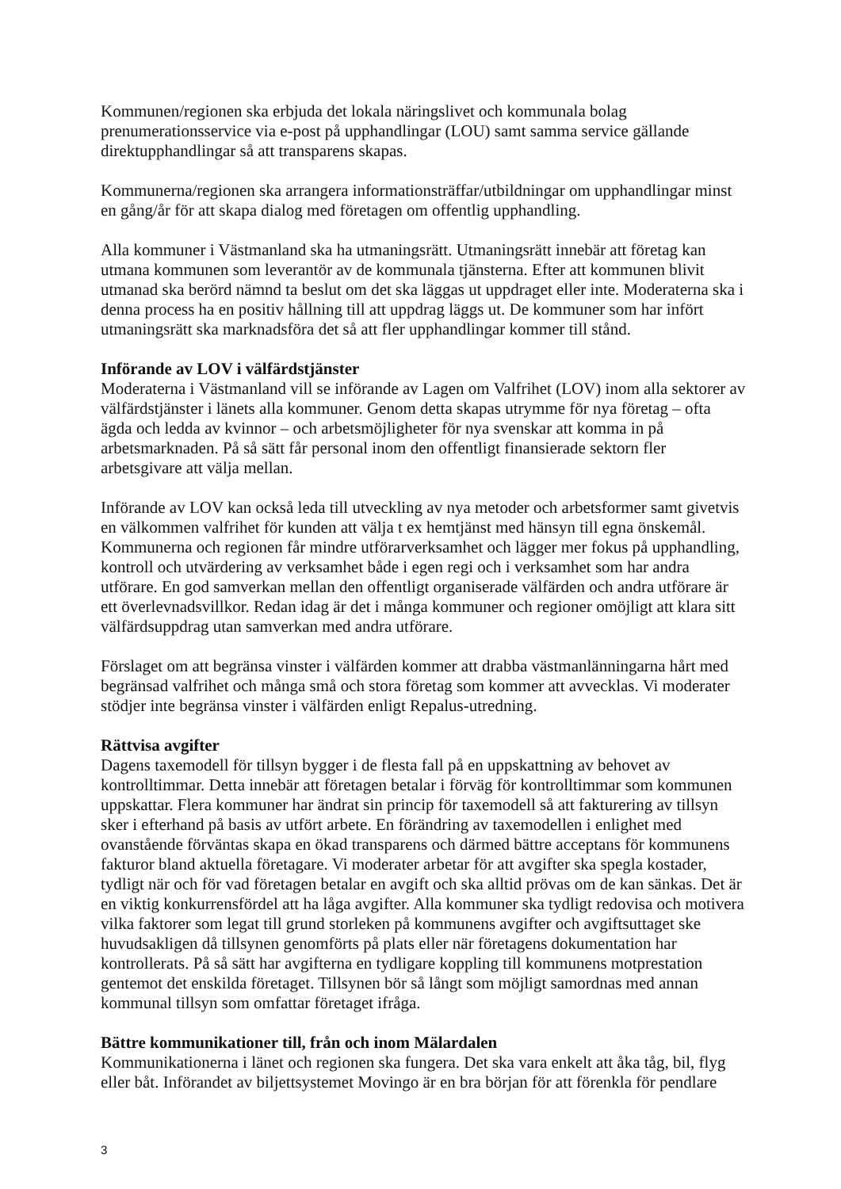Kommunen/regionen ska erbjuda det lokala näringslivet och kommunala bolag prenumerationsservice via e-post på upphandlingar (LOU) samt samma service gällande direktupphandlingar så att transparens skapas.
Kommunerna/regionen ska arrangera informationsträffar/utbildningar om upphandlingar minst en gång/år för att skapa dialog med företagen om offentlig upphandling.
Alla kommuner i Västmanland ska ha utmaningsrätt. Utmaningsrätt innebär att företag kan utmana kommunen som leverantör av de kommunala tjänsterna. Efter att kommunen blivit utmanad ska berörd nämnd ta beslut om det ska läggas ut uppdraget eller inte. Moderaterna ska i denna process ha en positiv hållning till att uppdrag läggs ut. De kommuner som har infört utmaningsrätt ska marknadsföra det så att fler upphandlingar kommer till stånd.
Införande av LOV i välfärdstjänster
Moderaterna i Västmanland vill se införande av Lagen om Valfrihet (LOV) inom alla sektorer av välfärdstjänster i länets alla kommuner. Genom detta skapas utrymme för nya företag – ofta ägda och ledda av kvinnor – och arbetsmöjligheter för nya svenskar att komma in på arbetsmarknaden. På så sätt får personal inom den offentligt finansierade sektorn fler arbetsgivare att välja mellan.
Införande av LOV kan också leda till utveckling av nya metoder och arbetsformer samt givetvis en välkommen valfrihet för kunden att välja t ex hemtjänst med hänsyn till egna önskemål. Kommunerna och regionen får mindre utförarverksamhet och lägger mer fokus på upphandling, kontroll och utvärdering av verksamhet både i egen regi och i verksamhet som har andra utförare. En god samverkan mellan den offentligt organiserade välfärden och andra utförare är ett överlevnadsvillkor. Redan idag är det i många kommuner och regioner omöjligt att klara sitt välfärdsuppdrag utan samverkan med andra utförare.
Förslaget om att begränsa vinster i välfärden kommer att drabba västmanlänningarna hårt med begränsad valfrihet och många små och stora företag som kommer att avvecklas. Vi moderater stödjer inte begränsa vinster i välfärden enligt Repalus-utredning.
Rättvisa avgifter
Dagens taxemodell för tillsyn bygger i de flesta fall på en uppskattning av behovet av kontrolltimmar. Detta innebär att företagen betalar i förväg för kontrolltimmar som kommunen uppskattar. Flera kommuner har ändrat sin princip för taxemodell så att fakturering av tillsyn sker i efterhand på basis av utfört arbete. En förändring av taxemodellen i enlighet med ovanstående förväntas skapa en ökad transparens och därmed bättre acceptans för kommunens fakturor bland aktuella företagare. Vi moderater arbetar för att avgifter ska spegla kostader, tydligt när och för vad företagen betalar en avgift och ska alltid prövas om de kan sänkas. Det är en viktig konkurrensfördel att ha låga avgifter. Alla kommuner ska tydligt redovisa och motivera vilka faktorer som legat till grund storleken på kommunens avgifter och avgiftsuttaget ske huvudsakligen då tillsynen genomförts på plats eller när företagens dokumentation har kontrollerats. På så sätt har avgifterna en tydligare koppling till kommunens motprestation gentemot det enskilda företaget. Tillsynen bör så långt som möjligt samordnas med annan kommunal tillsyn som omfattar företaget ifråga.
Bättre kommunikationer till, från och inom Mälardalen
Kommunikationerna i länet och regionen ska fungera. Det ska vara enkelt att åka tåg, bil, flyg eller båt. Införandet av biljettsystemet Movingo är en bra början för att förenkla för pendlare
3